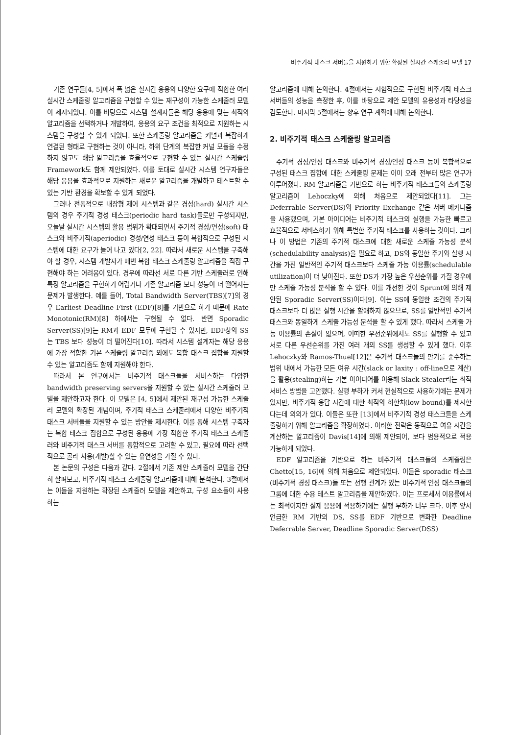비주기적 태스크 서버들을 지원하기 위한 확장된 실시간 스케줄러 모델 17
기존 연구들[4, 5]에서 폭 넓은 실시간 응용의 다양한 요구에 적합한 여러 실시간 스케줄링 알고리즘을 구현할 수 있는 재구성이 가능한 스케줄러 모델이 제시되었다. 이를 바탕으로 시스템 설계자들은 해당 응용에 맞는 최적의 알고리즘을 선택하거나 개발하여, 응용의 요구 조건을 최적으로 지원하는 시스템을 구성할 수 있게 되었다. 또한 스케줄링 알고리즘을 커널과 복잡하게 연결된 형태로 구현하는 것이 아니라, 하위 단계의 복잡한 커널 모듈을 수정하지 않고도 해당 알고리즘을 효율적으로 구현할 수 있는 실시간 스케줄링 Framework도 함께 제안되었다. 이를 토대로 실시간 시스템 연구자들은 해당 응용을 효과적으로 지원하는 새로운 알고리즘을 개발하고 테스트할 수 있는 기반 환경을 확보할 수 있게 되었다.
그러나 전통적으로 내장형 제어 시스템과 같은 경성(hard) 실시간 시스템의 경우 주기적 경성 태스크(periodic hard task)들로만 구성되지만, 오늘날 실시간 시스템의 활용 범위가 확대되면서 주기적 경성/연성(soft) 태스크와 비주기적(aperiodic) 경성/연성 태스크 등이 복합적으로 구성된 시스템에 대한 요구가 늘어 나고 있다[2, 22]. 따라서 새로운 시스템을 구축해야 할 경우, 시스템 개발자가 매번 복합 태스크 스케줄링 알고리즘을 직접 구현해야 하는 어려움이 있다. 경우에 따라선 서로 다른 기반 스케줄러로 인해 특정 알고리즘을 구현하기 어렵거나 기존 알고리즘 보다 성능이 더 떨어지는 문제가 발생한다. 예를 들어, Total Bandwidth Server(TBS)[7]의 경우 Earliest Deadline First (EDF)[8]를 기반으로 하기 때문에 Rate Monotonic(RM)[8] 하에서는 구현될 수 없다. 반면 Sporadic Server(SS)[9]는 RM과 EDF 모두에 구현될 수 있지만, EDF상의 SS는 TBS 보다 성능이 더 떨어진다[10]. 따라서 시스템 설계자는 해당 응용에 가장 적합한 기본 스케줄링 알고리즘 외에도 복합 태스크 집합을 지원할 수 있는 알고리즘도 함께 지원해야 한다.
따라서 본 연구에서는 비주기적 태스크들을 서비스하는 다양한 bandwidth preserving servers을 지원할 수 있는 실시간 스케줄러 모델을 제안하고자 한다. 이 모델은 [4, 5]에서 제안된 재구성 가능한 스케줄러 모델의 확장된 개념이며, 주기적 태스크 스케줄러에서 다양한 비주기적 태스크 서버들을 지원할 수 있는 방안을 제시한다. 이를 통해 시스템 구축자는 복합 태스크 집합으로 구성된 응용에 가장 적합한 주기적 태스크 스케줄러와 비주기적 태스크 서버를 통합적으로 고려할 수 있고, 필요에 따라 선택적으로 골라 사용(개발)할 수 있는 유연성을 가질 수 있다.
본 논문의 구성은 다음과 같다. 2절에서 기존 제안 스케줄러 모델을 간단히 살펴보고, 비주기적 태스크 스케줄링 알고리즘에 대해 분석한다. 3절에서는 이들을 지원하는 확장된 스케줄러 모델을 제안하고, 구성 요소들이 사용하는
알고리즘에 대해 논의한다. 4절에서는 시험적으로 구현된 비주기적 태스크 서버들의 성능을 측정한 후, 이를 바탕으로 제안 모델의 유용성과 타당성을 검토한다. 마지막 5절에서는 향후 연구 계획에 대해 논의한다.
2. 비주기적 태스크 스케줄링 알고리즘
주기적 경성/연성 태스크와 비주기적 경성/연성 태스크 등이 복합적으로 구성된 태스크 집합에 대한 스케줄링 문제는 이미 오래 전부터 많은 연구가 이루어졌다. RM 알고리즘을 기반으로 하는 비주기적 태스크들의 스케줄링 알고리즘이 Lehoczky에 의해 처음으로 제안되었다[11]. 그는 Deferrable Server(DS)와 Priority Exchange 같은 서버 메커니즘을 사용했으며, 기본 아이디어는 비주기적 태스크의 실행을 가능한 빠르고 효율적으로 서비스하기 위해 특별한 주기적 태스크를 사용하는 것이다. 그러나 이 방법은 기존의 주기적 태스크에 대한 새로운 스케줄 가능성 분석(schedulability analysis)을 필요로 하고, DS와 동일한 주기와 실행 시간을 가진 일반적인 주기적 태스크보다 스케줄 가능 이용률(schedulable utilization)이 더 낮아진다. 또한 DS가 가장 높은 우선순위를 가질 경우에만 스케줄 가능성 분석을 할 수 있다. 이를 개선한 것이 Sprunt에 의해 제안된 Sporadic Server(SS)이다[9]. 이는 SS에 동일한 조건의 주기적 태스크보다 더 많은 실행 시간을 할애하지 않으므로, SS를 일반적인 주기적 태스크와 동일하게 스케줄 가능성 분석을 할 수 있게 했다. 따라서 스케줄 가능 이용률의 손실이 없으며, 어떠한 우선순위에서도 SS를 실행할 수 있고 서로 다른 우선순위를 가진 여러 개의 SS를 생성할 수 있게 했다. 이후 Lehoczky와 Ramos-Thuel[12]은 주기적 태스크들의 만기를 준수하는 범위 내에서 가능한 모든 여유 시간(slack or laxity : off-line으로 계산)을 활용(stealing)하는 기본 아이디어를 이용해 Slack Stealer라는 최적 서비스 방법을 고안했다. 실행 부하가 커서 현실적으로 사용하기에는 문제가 있지만, 비주기적 응답 시간에 대한 최적의 하한치(low bound)를 제시한다는데 의의가 있다. 이들은 또한 [13]에서 비주기적 경성 태스크들을 스케줄링하기 위해 알고리즘을 확장하였다. 이러한 전략은 동적으로 여유 시간을 계산하는 알고리즘이 Davis[14]에 의해 제안되어, 보다 범용적으로 적용 가능하게 되었다.
EDF 알고리즘을 기반으로 하는 비주기적 태스크들의 스케줄링은 Chetto[15, 16]에 의해 처음으로 제안되었다. 이들은 sporadic 태스크(비주기적 경성 태스크)들 또는 선행 관계가 있는 비주기적 연성 태스크들의 그룹에 대한 수용 테스트 알고리즘을 제안하였다. 이는 프로세서 이용률에서는 최적이지만 실제 응용에 적용하기에는 실행 부하가 너무 크다. 이후 앞서 언급한 RM 기반의 DS, SS를 EDF 기반으로 변화한 Deadline Deferrable Server, Deadline Sporadic Server(DSS)